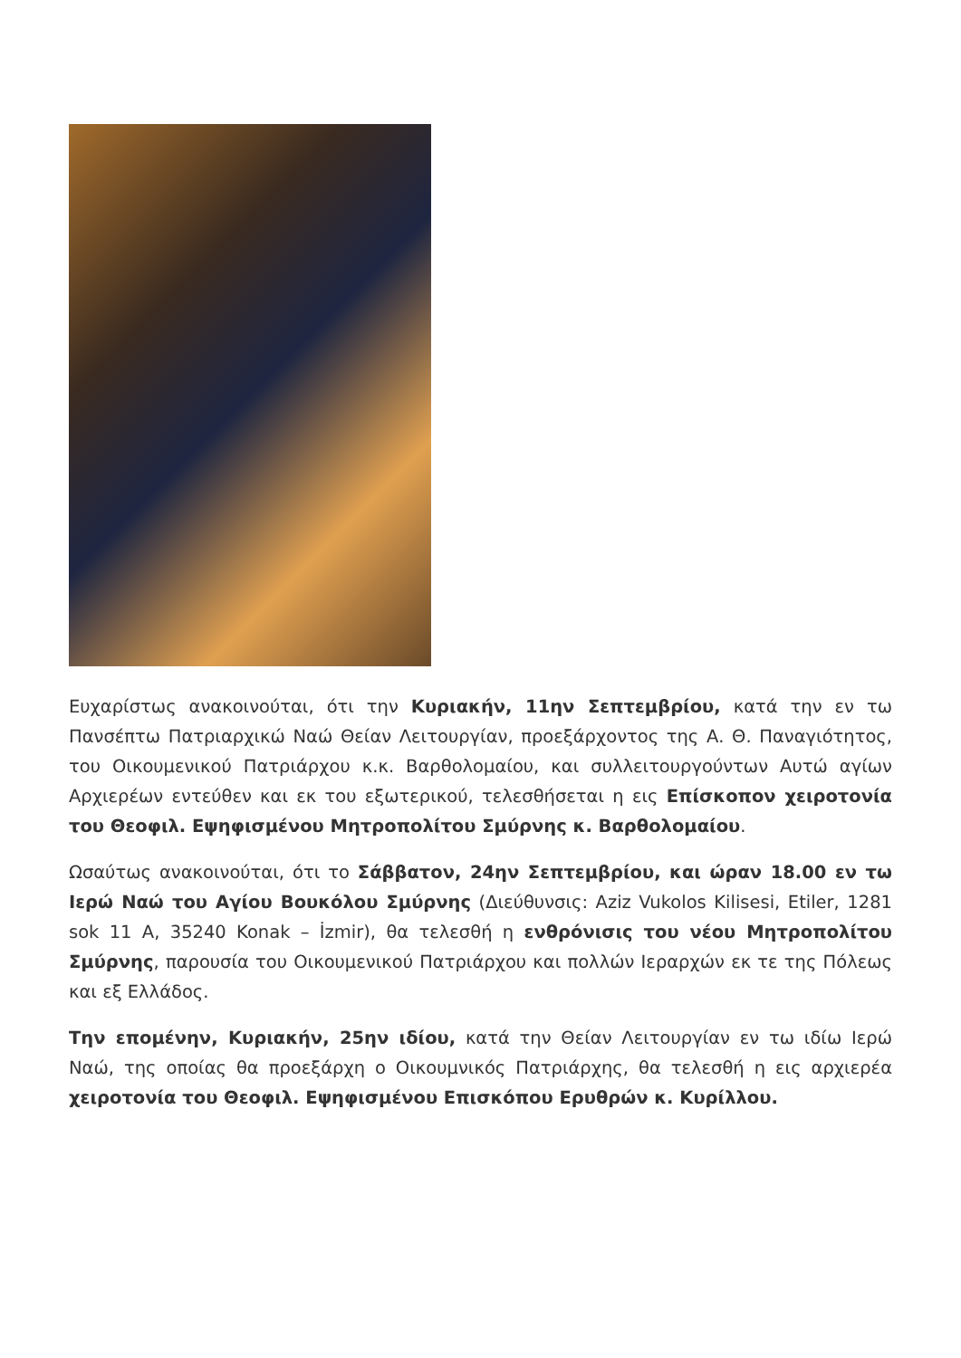Ευχαρίστως ανακοινούται, ότι την Κυριακήν, 11ην Σεπτεμβρίου, κατά την εν τω Πανσέπτω Πατριαρχικώ Ναώ Θείαν Λειτουργίαν, προεξάρχοντος της Α. Θ. Παναγιότητος, του Οικουμενικού Πατριάρχου κ.κ. Βαρθολομαίου, και συλλειτουργούντων Αυτώ αγίων Αρχιερέων εντεύθεν και εκ του εξωτερικού, τελεσθήσεται η εις Επίσκοπον χειροτονία του Θεοφιλ. Εψηφισμένου Μητροπολίτου Σμύρνης κ. Βαρθολομαίου.
Ωσαύτως ανακοινούται, ότι το Σάββατον, 24ην Σεπτεμβρίου, και ώραν 18.00 εν τω Ιερώ Ναώ του Αγίου Βουκόλου Σμύρνης (Διεύθυνσις: Aziz Vukolos Kilisesi, Etiler, 1281 sok 11 A, 35240 Konak – İzmir), θα τελεσθή η ενθρόνισις του νέου Μητροπολίτου Σμύρνης, παρουσία του Οικουμενικού Πατριάρχου και πολλών Ιεραρχών εκ τε της Πόλεως και εξ Ελλάδος.
Την επομένην, Κυριακήν, 25ην ιδίου, κατά την Θείαν Λειτουργίαν εν τω ιδίω Ιερώ Ναώ, της οποίας θα προεξάρχη ο Οικουμνικός Πατριάρχης, θα τελεσθή η εις αρχιερέα χειροτονία του Θεοφιλ. Εψηφισμένου Επισκόπου Ερυθρών κ. Κυρίλλου.